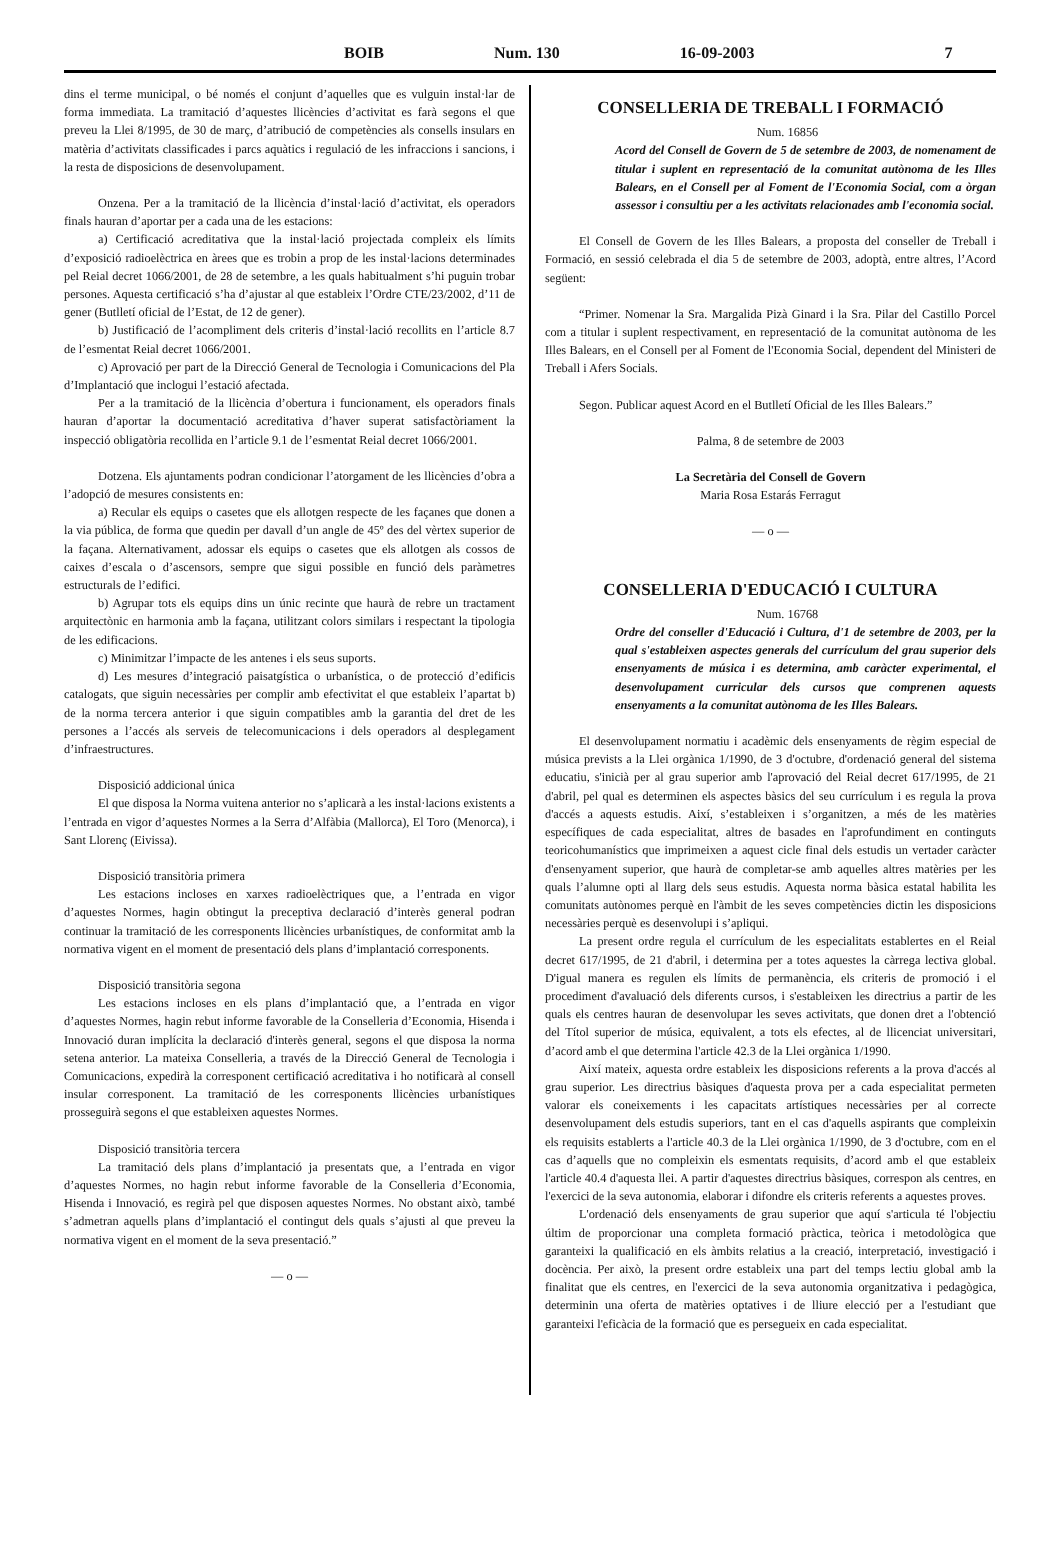BOIB Num. 130 16-09-2003 7
dins el terme municipal, o bé només el conjunt d’aquelles que es vulguin instal·lar de forma immediata. La tramitació d’aquestes llicències d’activitat es farà segons el que preveu la Llei 8/1995, de 30 de març, d’atribució de competències als consells insulars en matèria d’activitats classificades i parcs aquàtics i regulació de les infraccions i sancions, i la resta de disposicions de desenvolupament.
Onzena. Per a la tramitació de la llicència d’instal·lació d’activitat, els operadors finals hauran d’aportar per a cada una de les estacions:
a) Certificació acreditativa que la instal·lació projectada compleix els límits d’exposició radioelèctrica en àrees que es trobin a prop de les instal·lacions determinades pel Reial decret 1066/2001, de 28 de setembre, a les quals habitualment s’hi puguin trobar persones. Aquesta certificació s’ha d’ajustar al que estableix l’Ordre CTE/23/2002, d’11 de gener (Butlletí oficial de l’Estat, de 12 de gener).
b) Justificació de l’acompliment dels criteris d’instal·lació recollits en l’article 8.7 de l’esmentat Reial decret 1066/2001.
c) Aprovació per part de la Direcció General de Tecnologia i Comunicacions del Pla d’Implantació que inclogui l’estació afectada.
Per a la tramitació de la llicència d’obertura i funcionament, els operadors finals hauran d’aportar la documentació acreditativa d’haver superat satisfactòriament la inspecció obligatòria recollida en l’article 9.1 de l’esmentat Reial decret 1066/2001.
Dotzena. Els ajuntaments podran condicionar l’atorgament de les llicències d’obra a l’adopció de mesures consistents en:
a) Recular els equips o casetes que els allotgen respecte de les façanes que donen a la via pública, de forma que quedin per davall d’un angle de 45º des del vèrtex superior de la façana. Alternativament, adossar els equips o casetes que els allotgen als cossos de caixes d’escala o d’ascensors, sempre que sigui possible en funció dels paràmetres estructurals de l’edifici.
b) Agrupar tots els equips dins un únic recinte que haurà de rebre un tractament arquitectònic en harmonia amb la façana, utilitzant colors similars i respectant la tipologia de les edificacions.
c) Minimitzar l’impacte de les antenes i els seus suports.
d) Les mesures d’integració paisatgística o urbanística, o de protecció d’edificis catalogats, que siguin necessàries per complir amb efectivitat el que estableix l’apartat b) de la norma tercera anterior i que siguin compatibles amb la garantia del dret de les persones a l’accés als serveis de telecomunicacions i dels operadors al desplegament d’infraestructures.
Disposició addicional única
El que disposa la Norma vuitena anterior no s’aplicarà a les instal·lacions existents a l’entrada en vigor d’aquestes Normes a la Serra d’Alfàbia (Mallorca), El Toro (Menorca), i Sant Llorenç (Eivissa).
Disposició transitòria primera
Les estacions incloses en xarxes radioelèctriques que, a l’entrada en vigor d’aquestes Normes, hagin obtingut la preceptiva declaració d’interès general podran continuar la tramitació de les corresponents llicències urbanístiques, de conformitat amb la normativa vigent en el moment de presentació dels plans d’implantació corresponents.
Disposició transitòria segona
Les estacions incloses en els plans d’implantació que, a l’entrada en vigor d’aquestes Normes, hagin rebut informe favorable de la Conselleria d’Economia, Hisenda i Innovació duran implícita la declaració d'interès general, segons el que disposa la norma setena anterior. La mateixa Conselleria, a través de la Direcció General de Tecnologia i Comunicacions, expedirà la corresponent certificació acreditativa i ho notificarà al consell insular corresponent. La tramitació de les corresponents llicències urbanístiques prosseguirà segons el que estableixen aquestes Normes.
Disposició transitòria tercera
La tramitació dels plans d’implantació ja presentats que, a l’entrada en vigor d’aquestes Normes, no hagin rebut informe favorable de la Conselleria d’Economia, Hisenda i Innovació, es regirà pel que disposen aquestes Normes. No obstant això, també s’admetran aquells plans d’implantació el contingut dels quals s’ajusti al que preveu la normativa vigent en el moment de la seva presentació.”
— o —
CONSELLERIA DE TREBALL I FORMACIÓ
Num. 16856
Acord del Consell de Govern de 5 de setembre de 2003, de nomenament de titular i suplent en representació de la comunitat autònoma de les Illes Balears, en el Consell per al Foment de l'Economia Social, com a òrgan assessor i consultiu per a les activitats relacionades amb l'economia social.
El Consell de Govern de les Illes Balears, a proposta del conseller de Treball i Formació, en sessió celebrada el dia 5 de setembre de 2003, adoptà, entre altres, l’Acord següent:
“Primer. Nomenar la Sra. Margalida Pizà Ginard i la Sra. Pilar del Castillo Porcel com a titular i suplent respectivament, en representació de la comunitat autònoma de les Illes Balears, en el Consell per al Foment de l'Economia Social, dependent del Ministeri de Treball i Afers Socials.
Segon. Publicar aquest Acord en el Butlletí Oficial de les Illes Balears.”
Palma, 8 de setembre de 2003
La Secretària del Consell de Govern
Maria Rosa Estarás Ferragut
— o —
CONSELLERIA D'EDUCACIÓ I CULTURA
Num. 16768
Ordre del conseller d'Educació i Cultura, d'1 de setembre de 2003, per la qual s'estableixen aspectes generals del currículum del grau superior dels ensenyaments de música i es determina, amb caràcter experimental, el desenvolupament curricular dels cursos que comprenen aquests ensenyaments a la comunitat autònoma de les Illes Balears.
El desenvolupament normatiu i acadèmic dels ensenyaments de règim especial de música prevists a la Llei orgànica 1/1990, de 3 d'octubre, d'ordenació general del sistema educatiu, s'inicià per al grau superior amb l'aprovació del Reial decret 617/1995, de 21 d'abril, pel qual es determinen els aspectes bàsics del seu currículum i es regula la prova d'accés a aquests estudis. Així, s’estableixen i s’organitzen, a més de les matèries específiques de cada especialitat, altres de basades en l'aprofundiment en continguts teoricohumanístics que imprimeixen a aquest cicle final dels estudis un vertader caràcter d'ensenyament superior, que haurà de completar-se amb aquelles altres matèries per les quals l’alumne opti al llarg dels seus estudis. Aquesta norma bàsica estatal habilita les comunitats autònomes perquè en l'àmbit de les seves competències dictin les disposicions necessàries perquè es desenvolupi i s’apliqui.
La present ordre regula el currículum de les especialitats establertes en el Reial decret 617/1995, de 21 d'abril, i determina per a totes aquestes la càrrega lectiva global. D'igual manera es regulen els límits de permanència, els criteris de promoció i el procediment d'avaluació dels diferents cursos, i s'estableixen les directrius a partir de les quals els centres hauran de desenvolupar les seves activitats, que donen dret a l'obtenció del Títol superior de música, equivalent, a tots els efectes, al de llicenciat universitari, d’acord amb el que determina l'article 42.3 de la Llei orgànica 1/1990.
Així mateix, aquesta ordre estableix les disposicions referents a la prova d'accés al grau superior. Les directrius bàsiques d'aquesta prova per a cada especialitat permeten valorar els coneixements i les capacitats artístiques necessàries per al correcte desenvolupament dels estudis superiors, tant en el cas d'aquells aspirants que compleixin els requisits establerts a l'article 40.3 de la Llei orgànica 1/1990, de 3 d'octubre, com en el cas d’aquells que no compleixin els esmentats requisits, d’acord amb el que estableix l'article 40.4 d'aquesta llei. A partir d'aquestes directrius bàsiques, correspon als centres, en l'exercici de la seva autonomia, elaborar i difondre els criteris referents a aquestes proves.
L'ordenació dels ensenyaments de grau superior que aquí s'articula té l'objectiu últim de proporcionar una completa formació pràctica, teòrica i metodològica que garanteixi la qualificació en els àmbits relatius a la creació, interpretació, investigació i docència. Per això, la present ordre estableix una part del temps lectiu global amb la finalitat que els centres, en l'exercici de la seva autonomia organitzativa i pedagògica, determinin una oferta de matèries optatives i de lliure elecció per a l'estudiant que garanteixi l'eficàcia de la formació que es persegueix en cada especialitat.